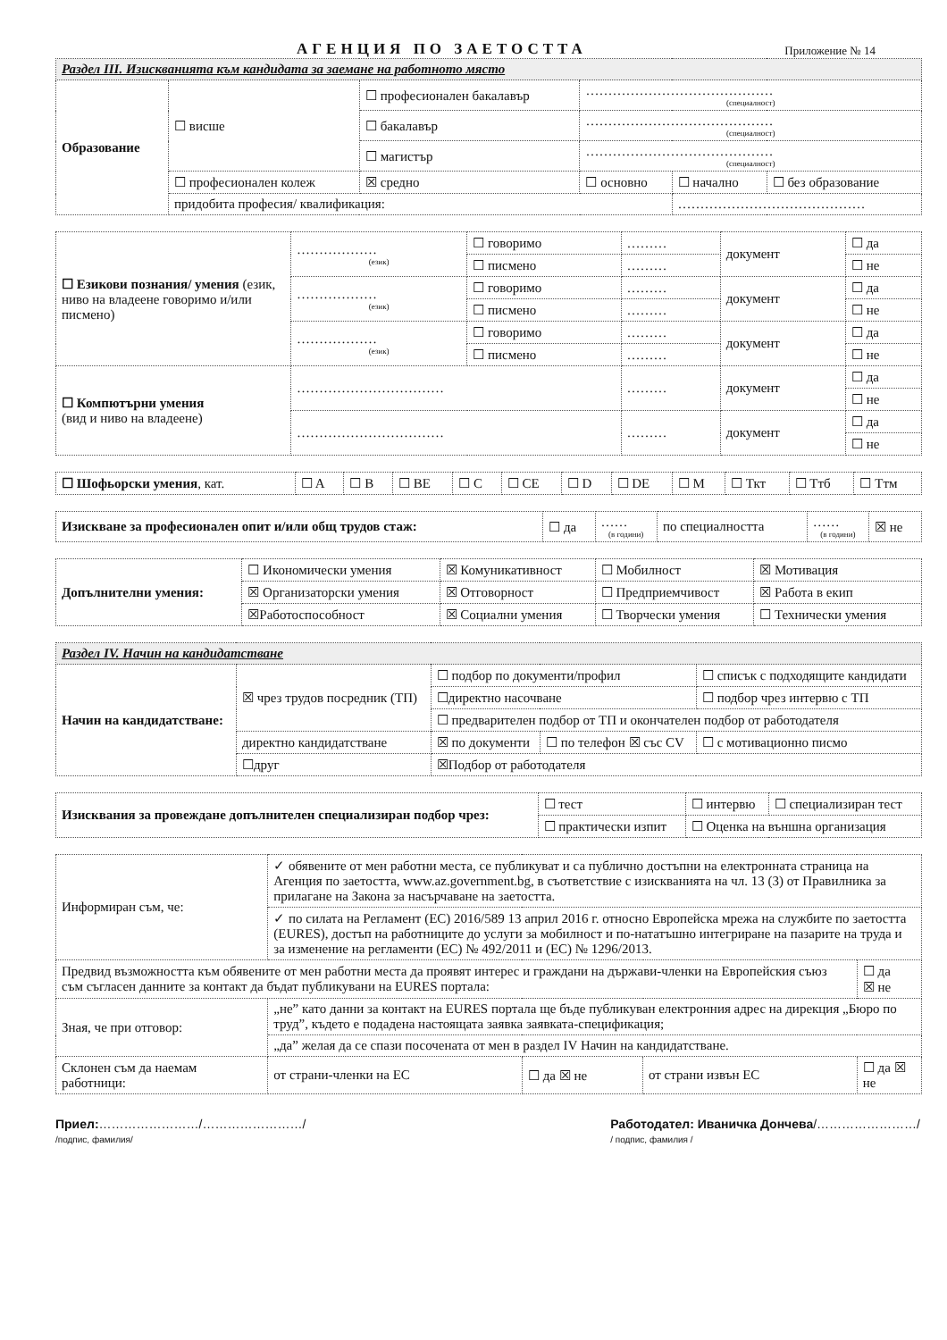АГЕНЦИЯ ПО ЗАЕТОСТТА Приложение № 14
| Раздел III. Изискванията към кандидата за заемане на работното място | | | | | |
| Образование | ☐ висше | ☐ професионален бакалавър | …………………………………… (специалност) | | |
| | | ☐ бакалавър | …………………………………… (специалност) | | |
| | | ☐ магистър | …………………………………… (специалност) | | |
| | ☐ професионален колеж | ☒ средно | ☐ основно | ☐ начално | ☐ без образование |
| | придобита професия/ квалификация: | | | …………………………………… | |
| ☐ Езикови познания/ умения (език, ниво на владеене говоримо и/или писмено) | ……………… (език) | ☐ говоримо | ……… | документ | ☐ да |
| | | ☐ писмено | ……… | | ☐ не |
| | ……………… (език) | ☐ говоримо | ……… | документ | ☐ да |
| | | ☐ писмено | ……… | | ☐ не |
| | ……………… (език) | ☐ говоримо | ……… | документ | ☐ да |
| | | ☐ писмено | ……… | | ☐ не |
| ☐ Компютърни умения (вид и ниво на владеене) | …………………………… | | ……… | документ | ☐ да |
| | | | | | ☐ не |
| | …………………………… | | ……… | документ | ☐ да |
| | | | | | ☐ не |
| ☐ Шофьорски умения , кат. | ☐ A | ☐ B | ☐ BE | ☐ C | ☐ CE | ☐ D | ☐ DE | ☐ M | ☐ Ткт | ☐ Ттб | ☐ Ттм |
| Изискване за професионален опит и/или общ трудов стаж: | ☐ да | …… (в години) | по специалността | …… (в години) | ☒ не |
| Допълнителни умения: | ☐ Икономически умения | ☒ Комуникативност | ☐ Мобилност | ☒ Мотивация |
| | ☒ Организаторски умения | ☒ Отговорност | ☐ Предприемчивост | ☒ Работа в екип |
| | ☒Работоспособност | ☒ Социални умения | ☐ Творчески умения | ☐ Технически умения |
| Раздел IV. Начин на кандидатстване | | | | | |
| Начин на кандидатстване: | ☒ чрез трудов посредник (ТП) | | ☐ подбор по документи/профил | | ☐ списък с подходящите кандидати |
| | | | ☐директно насочване | | ☐ подбор чрез интервю с ТП |
| | | | ☐ предварителен подбор от ТП и окончателен подбор от работодателя | | |
| | директно кандидатстване | | ☒ по документи | ☐ по телефон ☒ със CV | ☐ с мотивационно писмо |
| | ☐друг | ☒Подбор от работодателя | | | |
| Изисквания за провеждане допълнителен специализиран подбор чрез: | ☐ тест | ☐ интервю | ☐ специализиран тест |
| | ☐ практически изпит | ☐ Оценка на външна организация | |
| Информиран съм, че: | ✓ обявените от мен работни места, се публикуват и са публично достъпни на електронната страница на Агенция по заетостта, www.az.government.bg, в съответствие с изискванията на чл. 13 (3) от Правилника за прилагане на Закона за насърчаване на заетостта. | | | | |
| | ✓ по силата на Регламент (ЕС) 2016/589 13 април 2016 г. относно Европейска мрежа на службите по заетостта (EURES), достъп на работниците до услуги за мобилност и по-нататъшно интегриране на пазарите на труда и за изменение на регламенти (ЕС) № 492/2011 и (ЕС) № 1296/2013. | | | | |
| Предвид възможността към обявените от мен работни места да проявят интерес и граждани на държави-членки на Европейския съюз съм съгласен данните за контакт да бъдат публикувани на EURES портала: | | | | | ☐ да ☒ не |
| Зная, че при отговор: | „не” като данни за контакт на EURES портала ще бъде публикуван електронния адрес на дирекция „Бюро по труд”, където е подадена настоящата заявка заявката-спецификация; | | | | |
| | „да” желая да се спази посочената от мен в раздел IV Начин на кандидатстване. | | | | |
| Склонен съм да наемам работници: | от страни-членки на ЕС | ☐ да ☒ не | от страни извън ЕС | ☐ да ☒ не | |
Приел:……………………/……………………/
/подпис, фамилия/
Работодател: Иваничка Дончева/……………………/
/ подпис, фамилия /